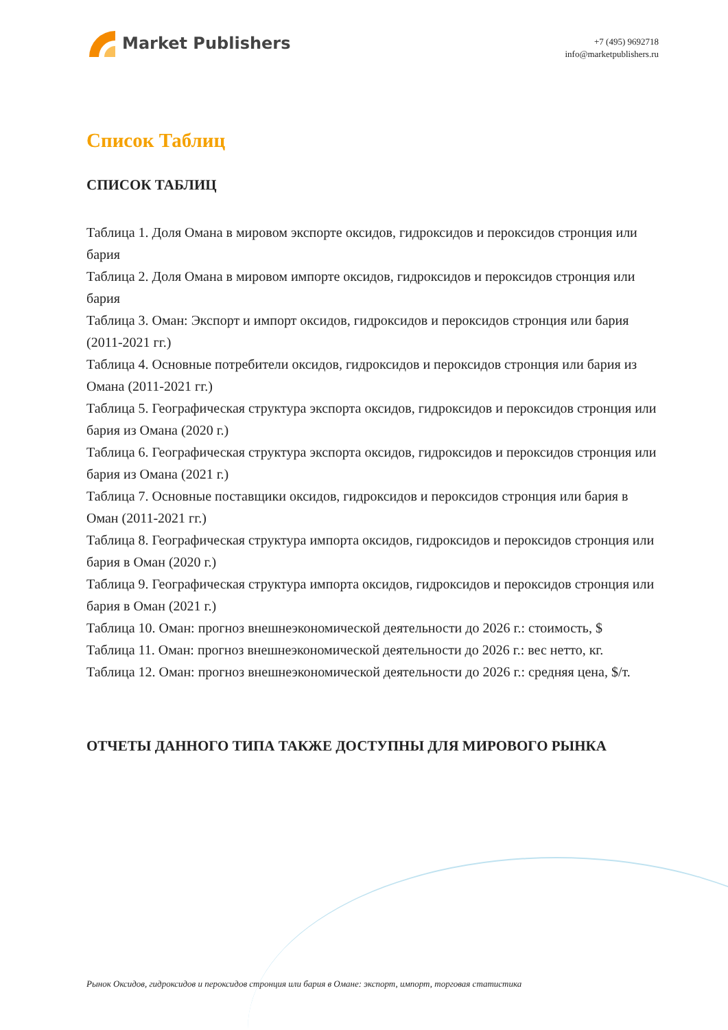Market Publishers
+7 (495) 9692718
info@marketpublishers.ru
Список Таблиц
СПИСОК ТАБЛИЦ
Таблица 1. Доля Омана в мировом экспорте оксидов, гидроксидов и пероксидов стронция или бария
Таблица 2. Доля Омана в мировом импорте оксидов, гидроксидов и пероксидов стронция или бария
Таблица 3. Оман: Экспорт и импорт оксидов, гидроксидов и пероксидов стронция или бария (2011-2021 гг.)
Таблица 4. Основные потребители оксидов, гидроксидов и пероксидов стронция или бария из Омана (2011-2021 гг.)
Таблица 5. Географическая структура экспорта оксидов, гидроксидов и пероксидов стронция или бария из Омана (2020 г.)
Таблица 6. Географическая структура экспорта оксидов, гидроксидов и пероксидов стронция или бария из Омана (2021 г.)
Таблица 7. Основные поставщики оксидов, гидроксидов и пероксидов стронция или бария в Оман (2011-2021 гг.)
Таблица 8. Географическая структура импорта оксидов, гидроксидов и пероксидов стронция или бария в Оман (2020 г.)
Таблица 9. Географическая структура импорта оксидов, гидроксидов и пероксидов стронция или бария в Оман (2021 г.)
Таблица 10. Оман: прогноз внешнеэкономической деятельности до 2026 г.: стоимость, $
Таблица 11. Оман: прогноз внешнеэкономической деятельности до 2026 г.: вес нетто, кг.
Таблица 12. Оман: прогноз внешнеэкономической деятельности до 2026 г.: средняя цена, $/т.
ОТЧЕТЫ ДАННОГО ТИПА ТАКЖЕ ДОСТУПНЫ ДЛЯ МИРОВОГО РЫНКА
Рынок Оксидов, гидроксидов и пероксидов стронция или бария в Омане: экспорт, импорт, торговая статистика